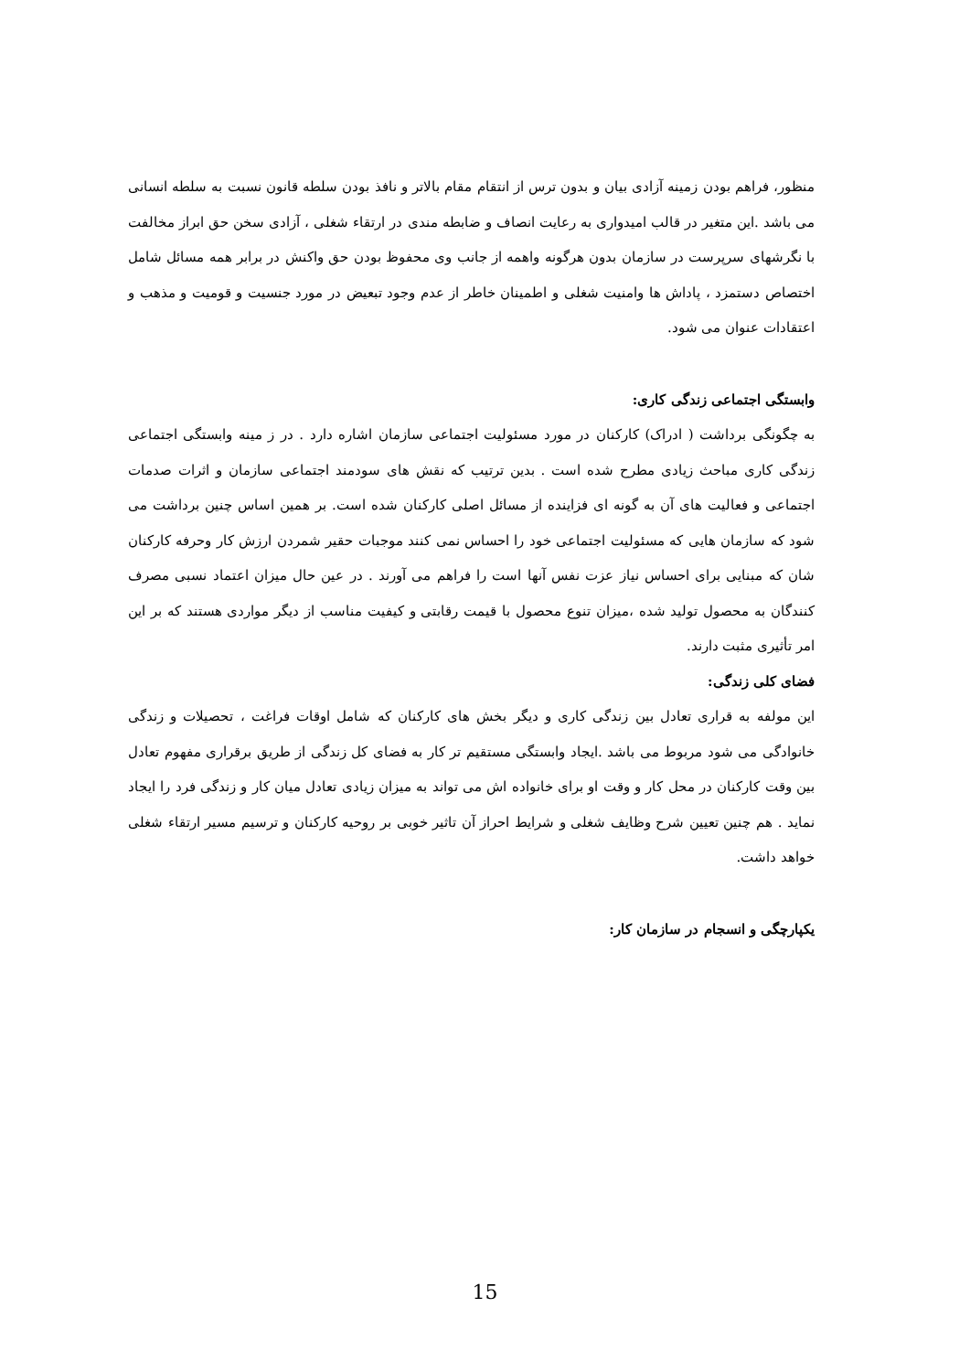منظور، فراهم بودن زمینه آزادی بیان و بدون ترس از انتقام مقام بالاتر و نافذ بودن سلطه قانون نسبت به سلطه انسانی می باشد .این متغیر در قالب امیدواری به رعایت انصاف و ضابطه مندی در ارتقاء شغلی ، آزادی سخن حق ابراز مخالفت با نگرشهای سرپرست در سازمان بدون هرگونه واهمه از جانب وی محفوظ بودن حق واکنش در برابر همه مسائل شامل اختصاص دستمزد ، پاداش ها وامنیت شغلی و اطمینان خاطر از عدم وجود تبعیض در مورد جنسیت و قومیت و مذهب و اعتقادات عنوان می شود.
وابستگی اجتماعی زندگی کاری:
به چگونگی برداشت ( ادراک) کارکنان در مورد مسئولیت اجتماعی سازمان اشاره دارد . در ز مینه وابستگی اجتماعی زندگی کاری مباحث زیادی مطرح شده است . بدین ترتیب که نقش های سودمند اجتماعی سازمان و اثرات صدمات اجتماعی و فعالیت های آن به گونه ای فزاینده از مسائل اصلی کارکنان شده است. بر همین اساس چنین برداشت می شود که سازمان هایی که مسئولیت اجتماعی خود را احساس نمی کنند موجبات حقیر شمردن ارزش کار وحرفه کارکنان شان که مبنایی برای احساس نیاز عزت نفس آنها است را فراهم می آورند . در عین حال میزان اعتماد نسبی مصرف کنندگان به محصول تولید شده ،میزان تنوع محصول با قیمت رقابتی و کیفیت مناسب از دیگر مواردی هستند که بر این امر تأثیری مثبت دارند.
فضای کلی زندگی:
این مولفه به قراری تعادل بین زندگی کاری و دیگر بخش های کارکنان که شامل اوقات فراغت ، تحصیلات و زندگی خانوادگی می شود مربوط می باشد .ایجاد وابستگی مستقیم تر کار به فضای کل زندگی از طریق برقراری مفهوم تعادل بین وقت کارکنان در محل کار و وقت او برای خانواده اش می تواند به میزان زیادی تعادل میان کار و زندگی فرد را ایجاد نماید . هم چنین تعیین شرح وظایف شغلی و شرایط احراز آن تاثیر خوبی بر روحیه کارکنان و ترسیم مسیر ارتقاء شغلی خواهد داشت.
یکپارچگی و انسجام در سازمان کار:
15